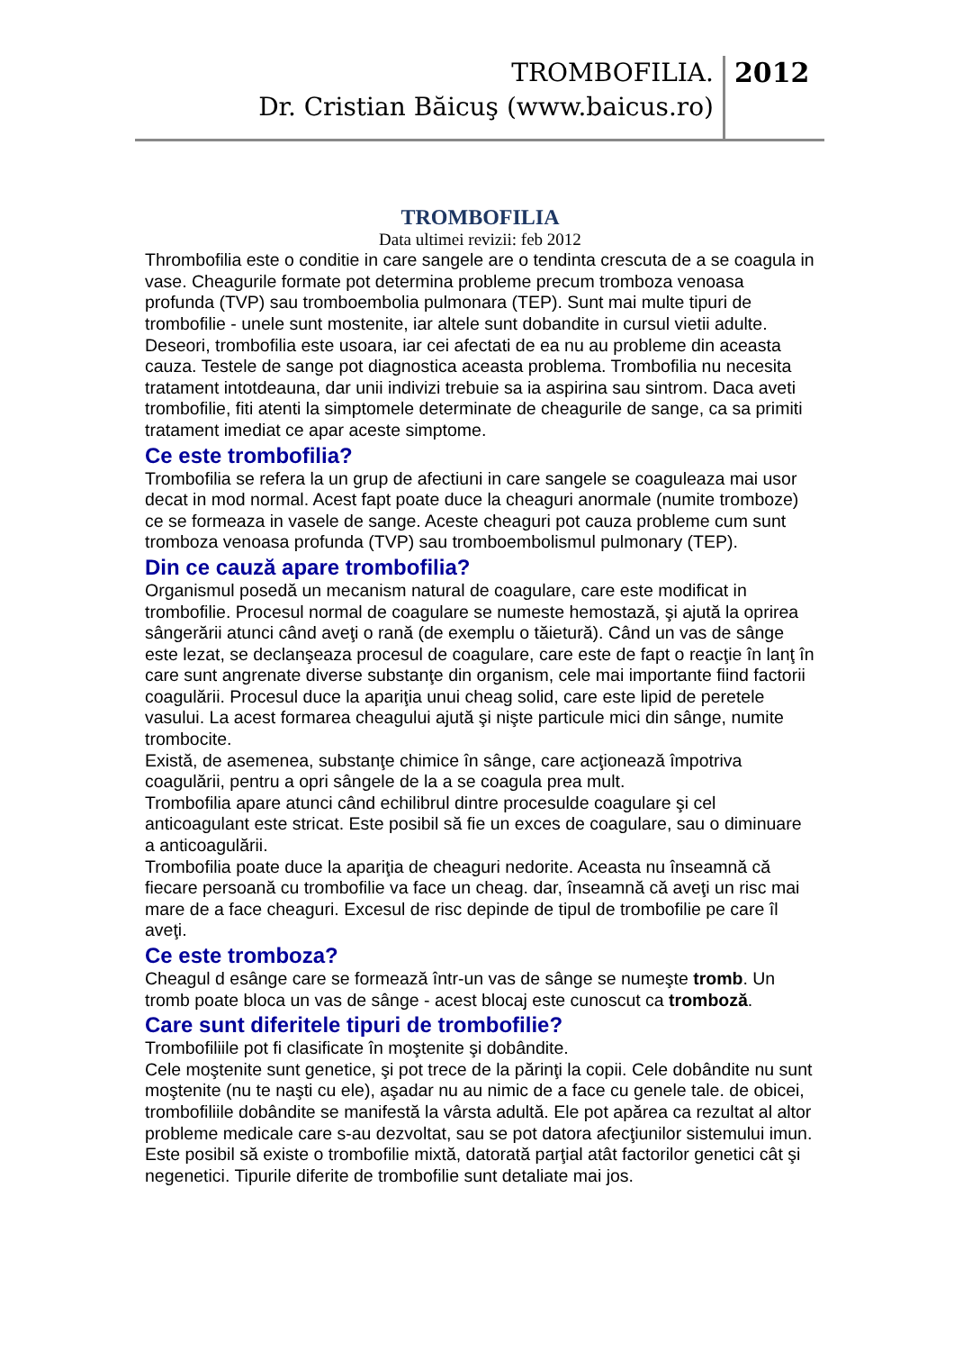TROMBOFILIA.
Dr. Cristian Băicuş (www.baicus.ro)
2012
TROMBOFILIA
Data ultimei revizii: feb 2012
Thrombofilia este o conditie in care sangele are o tendinta crescuta de a se coagula in vase. Cheagurile formate pot determina probleme precum tromboza venoasa profunda (TVP) sau tromboembolia pulmonara (TEP). Sunt mai multe tipuri de trombofilie - unele sunt mostenite, iar altele sunt dobandite in cursul vietii adulte. Deseori, trombofilia este usoara, iar cei afectati de ea nu au probleme din aceasta cauza. Testele de sange pot diagnostica aceasta problema. Trombofilia nu necesita tratament intotdeauna, dar unii indivizi trebuie sa ia aspirina sau sintrom. Daca aveti trombofilie, fiti atenti la simptomele determinate de cheagurile de sange, ca sa primiti tratament imediat ce apar aceste simptome.
Ce este trombofilia?
Trombofilia se refera la un grup de afectiuni in care sangele se coaguleaza mai usor decat in mod normal. Acest fapt poate duce la cheaguri anormale (numite tromboze) ce se formeaza in vasele de sange. Aceste cheaguri pot cauza probleme cum sunt tromboza venoasa profunda (TVP) sau tromboembolismul pulmonary (TEP).
Din ce cauză apare trombofilia?
Organismul posedă un mecanism natural de coagulare, care este modificat in trombofilie. Procesul normal de coagulare se numeste hemostază, şi ajută la oprirea sângerării atunci când aveţi o rană (de exemplu o tăietură). Când un vas de sânge este lezat, se declanşeaza procesul de coagulare, care este de fapt o reacţie în lanţ în care sunt angrenate diverse substanţe din organism, cele mai importante fiind factorii coagulării. Procesul duce la apariţia unui cheag solid, care este lipid de peretele vasului. La acest formarea cheagului ajută şi nişte particule mici din sânge, numite trombocite.
Există, de asemenea, substanţe chimice în sânge, care acţionează împotriva coagulării, pentru a opri sângele de la a se coagula prea mult.
Trombofilia apare atunci când echilibrul dintre procesulde coagulare şi cel anticoagulant este stricat. Este posibil să fie un exces de coagulare, sau o diminuare a anticoagulării.
Trombofilia poate duce la apariţia de cheaguri nedorite. Aceasta nu înseamnă că fiecare persoană cu trombofilie va face un cheag. dar, înseamnă că aveţi un risc mai mare de a face cheaguri. Excesul de risc depinde de tipul de trombofilie pe care îl aveţi.
Ce este tromboza?
Cheagul d esânge care se formează într-un vas de sânge se numeşte tromb. Un tromb poate bloca un vas de sânge - acest blocaj este cunoscut ca tromboză.
Care sunt diferitele tipuri de trombofilie?
Trombofiliile pot fi clasificate în moştenite şi dobândite.
Cele moştenite sunt genetice, şi pot trece de la părinţi la copii. Cele dobândite nu sunt moştenite (nu te naşti cu ele), aşadar nu au nimic de a face cu genele tale. de obicei, trombofiliile dobândite se manifestă la vârsta adultă. Ele pot apărea ca rezultat al altor probleme medicale care s-au dezvoltat, sau se pot datora afecţiunilor sistemului imun.
Este posibil să existe o trombofilie mixtă, datorată parţial atât factorilor genetici cât şi negenetici. Tipurile diferite de trombofilie sunt detaliate mai jos.